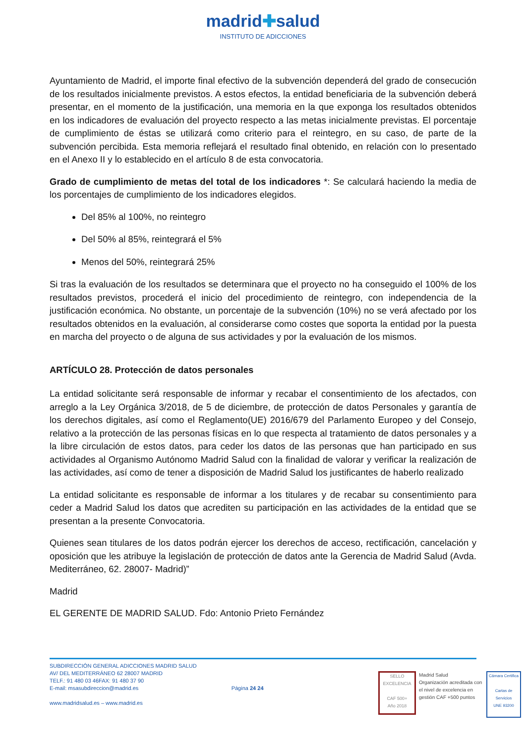madrid✚salud
INSTITUTO DE ADICCIONES
Ayuntamiento de Madrid, el importe final efectivo de la subvención dependerá del grado de consecución de los resultados inicialmente previstos. A estos efectos, la entidad beneficiaria de la subvención deberá presentar, en el momento de la justificación, una memoria en la que exponga los resultados obtenidos en los indicadores de evaluación del proyecto respecto a las metas inicialmente previstas. El porcentaje de cumplimiento de éstas se utilizará como criterio para el reintegro, en su caso, de parte de la subvención percibida. Esta memoria reflejará el resultado final obtenido, en relación con lo presentado en el Anexo II y lo establecido en el artículo 8 de esta convocatoria.
Grado de cumplimiento de metas del total de los indicadores *: Se calculará haciendo la media de los porcentajes de cumplimiento de los indicadores elegidos.
Del 85% al 100%, no reintegro
Del 50% al 85%, reintegrará el 5%
Menos del 50%, reintegrará 25%
Si tras la evaluación de los resultados se determinara que el proyecto no ha conseguido el 100% de los resultados previstos, procederá el inicio del procedimiento de reintegro, con independencia de la justificación económica. No obstante, un porcentaje de la subvención (10%) no se verá afectado por los resultados obtenidos en la evaluación, al considerarse como costes que soporta la entidad por la puesta en marcha del proyecto o de alguna de sus actividades y por la evaluación de los mismos.
ARTÍCULO 28. Protección de datos personales
La entidad solicitante será responsable de informar y recabar el consentimiento de los afectados, con arreglo a la Ley Orgánica 3/2018, de 5 de diciembre, de protección de datos Personales y garantía de los derechos digitales, así como el Reglamento(UE) 2016/679 del Parlamento Europeo y del Consejo, relativo a la protección de las personas físicas en lo que respecta al tratamiento de datos personales y a la libre circulación de estos datos, para ceder los datos de las personas que han participado en sus actividades al Organismo Autónomo Madrid Salud con la finalidad de valorar y verificar la realización de las actividades, así como de tener a disposición de Madrid Salud los justificantes de haberlo realizado
La entidad solicitante es responsable de informar a los titulares y de recabar su consentimiento para ceder a Madrid Salud los datos que acrediten su participación en las actividades de la entidad que se presentan a la presente Convocatoria.
Quienes sean titulares de los datos podrán ejercer los derechos de acceso, rectificación, cancelación y oposición que les atribuye la legislación de protección de datos ante la Gerencia de Madrid Salud (Avda. Mediterráneo, 62. 28007- Madrid)”
Madrid
EL GERENTE DE MADRID SALUD. Fdo: Antonio Prieto Fernández
SUBDIRECCIÓN GENERAL ADICCIONES MADRID SALUD
AV/ DEL MEDITERRÁNEO 62 28007 MADRID
TELF.: 91 480 03 46FAX: 91 480 37 90
E-mail: msasubdireccion@madrid.es
www.madridsalud.es – www.madrid.es
Página 24 24
SELLO EXCELENCIA
CAF 500+
Año 2018
Madrid Salud
Organización acreditada con el nivel de excelencia en gestión CAF +500 puntos
Cámara Certifica
Cartas de Servicios
UNE 93200